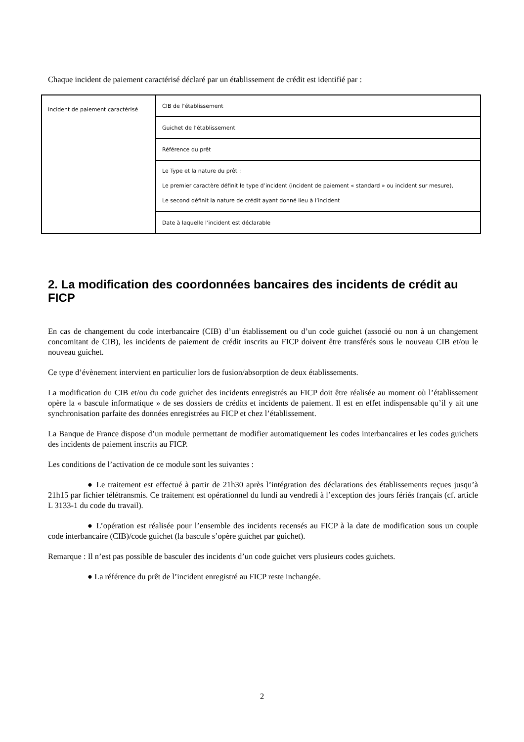Chaque incident de paiement caractérisé déclaré par un établissement de crédit est identifié par :
| Incident de paiement caractérisé | CIB de l’établissement |
| | Guichet de l’établissement |
| | Référence du prêt |
| | Le Type et la nature du prêt : Le premier caractère définit le type d’incident (incident de paiement « standard » ou incident sur mesure), Le second définit la nature de crédit ayant donné lieu à l’incident |
| | Date à laquelle l’incident est déclarable |
2. La modification des coordonnées bancaires des incidents de crédit au FICP
En cas de changement du code interbancaire (CIB) d’un établissement ou d’un code guichet (associé ou non à un changement concomitant de CIB), les incidents de paiement de crédit inscrits au FICP doivent être transférés sous le nouveau CIB et/ou le nouveau guichet.
Ce type d’évènement intervient en particulier lors de fusion/absorption de deux établissements.
La modification du CIB et/ou du code guichet des incidents enregistrés au FICP doit être réalisée au moment où l’établissement opère la « bascule informatique » de ses dossiers de crédits et incidents de paiement. Il est en effet indispensable qu’il y ait une synchronisation parfaite des données enregistrées au FICP et chez l’établissement.
La Banque de France dispose d’un module permettant de modifier automatiquement les codes interbancaires et les codes guichets des incidents de paiement inscrits au FICP.
Les conditions de l’activation de ce module sont les suivantes :
● Le traitement est effectué à partir de 21h30 après l’intégration des déclarations des établissements reçues jusqu’à 21h15 par fichier télétransmis. Ce traitement est opérationnel du lundi au vendredi à l’exception des jours fériés français (cf. article L 3133-1 du code du travail).
● L’opération est réalisée pour l’ensemble des incidents recensés au FICP à la date de modification sous un couple code interbancaire (CIB)/code guichet (la bascule s’opère guichet par guichet).
Remarque : Il n’est pas possible de basculer des incidents d’un code guichet vers plusieurs codes guichets.
● La référence du prêt de l’incident enregistré au FICP reste inchangée.
2